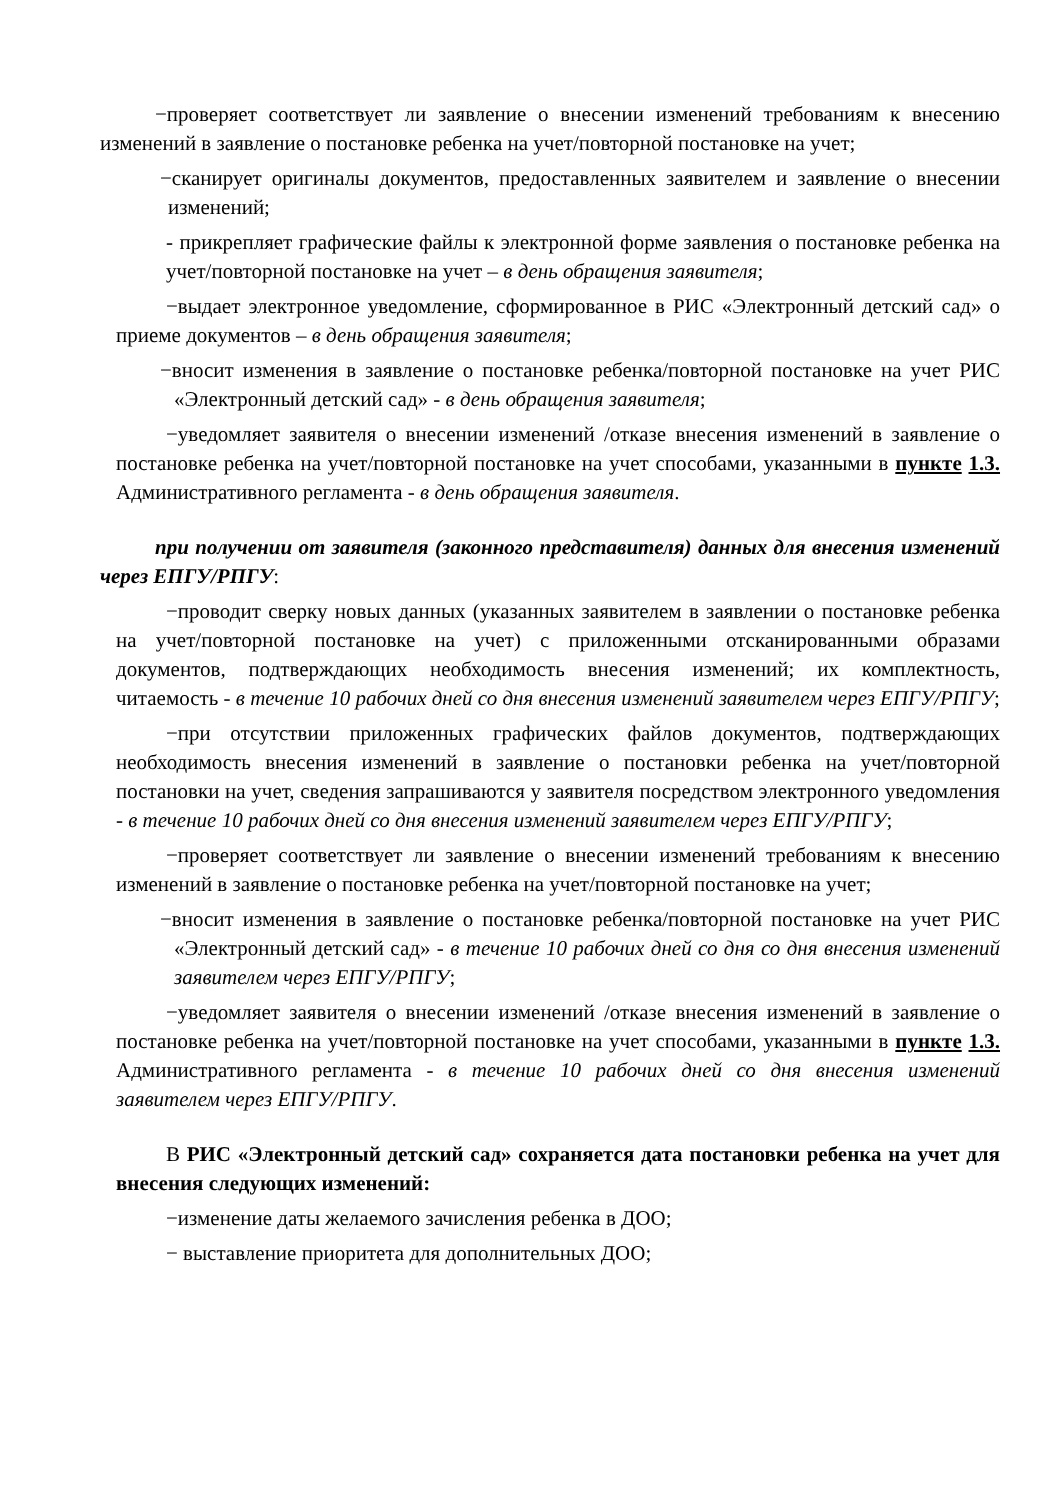−проверяет соответствует ли заявление о внесении изменений требованиям к внесению изменений в заявление о постановке ребенка на учет/повторной постановке на учет;
−сканирует оригиналы документов, предоставленных заявителем и заявление о внесении изменений;
- прикрепляет графические файлы к электронной форме заявления о постановке ребенка на учет/повторной постановке на учет – в день обращения заявителя;
−выдает электронное уведомление, сформированное в РИС «Электронный детский сад» о приеме документов – в день обращения заявителя;
−вносит изменения в заявление о постановке ребенка/повторной постановке на учет РИС «Электронный детский сад» - в день обращения заявителя;
−уведомляет заявителя о внесении изменений /отказе внесения изменений в заявление о постановке ребенка на учет/повторной постановке на учет способами, указанными в пункте 1.3. Административного регламента - в день обращения заявителя.
при получении от заявителя (законного представителя) данных для внесения изменений через ЕПГУ/РПГУ:
−проводит сверку новых данных (указанных заявителем в заявлении о постановке ребенка на учет/повторной постановке на учет) с приложенными отсканированными образами документов, подтверждающих необходимость внесения изменений; их комплектность, читаемость - в течение 10 рабочих дней со дня внесения изменений заявителем через ЕПГУ/РПГУ;
−при отсутствии приложенных графических файлов документов, подтверждающих необходимость внесения изменений в заявление о постановки ребенка на учет/повторной постановки на учет, сведения запрашиваются у заявителя посредством электронного уведомления - в течение 10 рабочих дней со дня внесения изменений заявителем через ЕПГУ/РПГУ;
−проверяет соответствует ли заявление о внесении изменений требованиям к внесению изменений в заявление о постановке ребенка на учет/повторной постановке на учет;
−вносит изменения в заявление о постановке ребенка/повторной постановке на учет РИС «Электронный детский сад» - в течение 10 рабочих дней со дня со дня внесения изменений заявителем через ЕПГУ/РПГУ;
−уведомляет заявителя о внесении изменений /отказе внесения изменений в заявление о постановке ребенка на учет/повторной постановке на учет способами, указанными в пункте 1.3. Административного регламента - в течение 10 рабочих дней со дня внесения изменений заявителем через ЕПГУ/РПГУ.
В РИС «Электронный детский сад» сохраняется дата постановки ребенка на учет для внесения следующих изменений:
−изменение даты желаемого зачисления ребенка в ДОО;
− выставление приоритета для дополнительных ДОО;